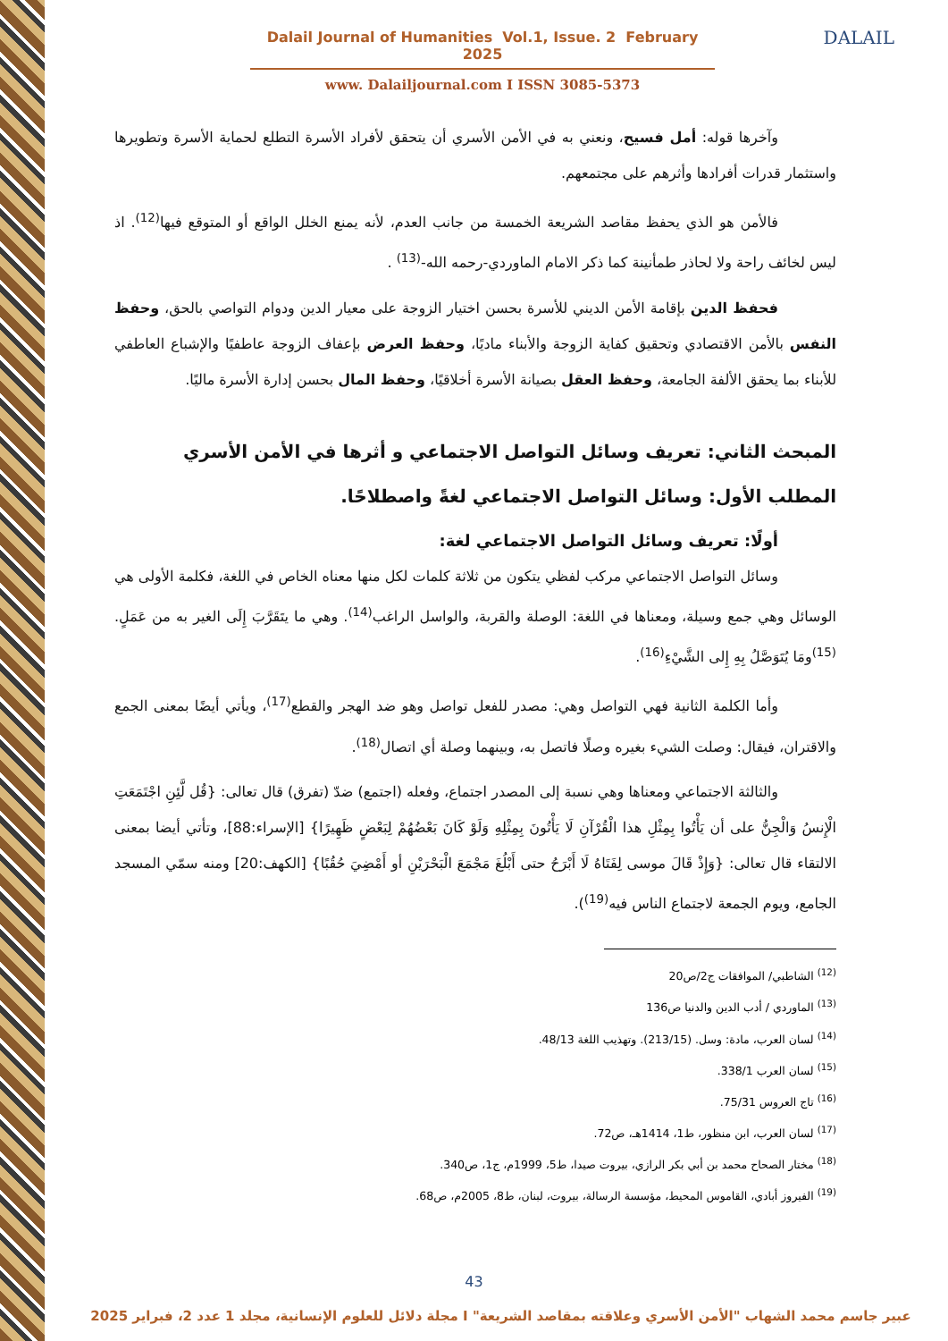DALAIL
Dalail Journal of Humanities Vol.1, Issue. 2 February 2025
www. Dalailjournal.com I ISSN 3085-5373
وآخرها قوله: أمل فسيح، ونعني به في الأمن الأسري أن يتحقق لأفراد الأسرة التطلع لحماية الأسرة وتطويرها واستثمار قدرات أفرادها وأثرهم على مجتمعهم.
فالأمن هو الذي يحفظ مقاصد الشريعة الخمسة من جانب العدم، لأنه يمنع الخلل الواقع أو المتوقع فيها<sup>(12)</sup>. اذ ليس لخائف راحة ولا لحاذر طمأنينة كما ذكر الامام الماوردي-رحمه الله-<sup>(13)</sup> .
فحفظ الدين بإقامة الأمن الديني للأسرة بحسن اختيار الزوجة على معيار الدين ودوام التواصي بالحق، وحفظ النفس بالأمن الاقتصادي وتحقيق كفاية الزوجة والأبناء ماديًا، وحفظ العرض بإعفاف الزوجة عاطفيًا والإشباع العاطفي للأبناء بما يحقق الألفة الجامعة، وحفظ العقل بصيانة الأسرة أخلاقيًا، وحفظ المال بحسن إدارة الأسرة ماليًا.
المبحث الثاني: تعريف وسائل التواصل الاجتماعي و أثرها في الأمن الأسري
المطلب الأول: وسائل التواصل الاجتماعي لغةً واصطلاحًا.
أولًا: تعريف وسائل التواصل الاجتماعي لغة:
وسائل التواصل الاجتماعي مركب لفظي يتكون من ثلاثة كلمات لكل منها معناه الخاص في اللغة، فكلمة الأولى هي الوسائل وهي جمع وسيلة، ومعناها في اللغة: الوصلة والقربة، والواسل الراغب<sup>(14)</sup>. وهي ما يتَقَرَّبَ إِلَى الغير به من عَمَلٍ.<sup>(15)</sup>ومَا يُتَوَصَّلُ بِهِ إِلى الشَّيْءِ<sup>(16)</sup>.
وأما الكلمة الثانية فهي التواصل وهي: مصدر للفعل تواصل وهو ضد الهجر والقطع<sup>(17)</sup>، ويأتي أيضًا بمعنى الجمع والاقتران، فيقال: وصلت الشيء بغيره وصلًا فاتصل به، وبينهما وصلة أي اتصال<sup>(18)</sup>.
والثالثة الاجتماعي ومعناها وهي نسبة إلى المصدر اجتماع، وفعله (اجتمع) ضدّ (تفرق) قال تعالى: {قُل لَّئِنِ اجْتَمَعَتِ الْإِنسُ وَالْجِنُّ على أن يَأْتُوا بِمِثْلِ هذا الْقُرْآنِ لَا يَأْتُونَ بِمِثْلِهِ وَلَوْ كَانَ بَعْضُهُمْ لِبَعْضٍ ظَهِيرًا} [الإسراء:88]، وتأتي أيضا بمعنى الالتقاء قال تعالى: {وَإِذْ قَالَ موسى لِفَتَاهُ لَا أَبْرَحُ حتى أَبْلُغَ مَجْمَعَ الْبَحْرَيْنِ أو أَمْضِيَ حُقُبًا} [الكهف:20] ومنه سمّي المسجد الجامع، ويوم الجمعة لاجتماع الناس فيه<sup>(19)</sup>).
<sup>(12)</sup> الشاطبي/ الموافقات ج2/ص20
<sup>(13)</sup> الماوردي / أدب الدين والدنيا ص136
<sup>(14)</sup> لسان العرب، مادة: وسل. (213/15). وتهذيب اللغة 48/13.
<sup>(15)</sup> لسان العرب 338/1.
<sup>(16)</sup> تاج العروس 75/31.
<sup>(17)</sup> لسان العرب، ابن منظور، ط1، 1414هـ، ص72.
<sup>(18)</sup> مختار الصحاح محمد بن أبي بكر الرازي، بيروت صيدا، ط5، 1999م، ج1، ص340.
<sup>(19)</sup> الفيروز أبادي، القاموس المحيط، مؤسسة الرسالة، بيروت، لبنان، ط8، 2005م، ص68.
43
عبير جاسم محمد الشهاب "الأمن الأسري وعلاقته بمقاصد الشريعة" I مجلة دلائل للعلوم الإنسانية، مجلد 1 عدد 2، فبراير 2025